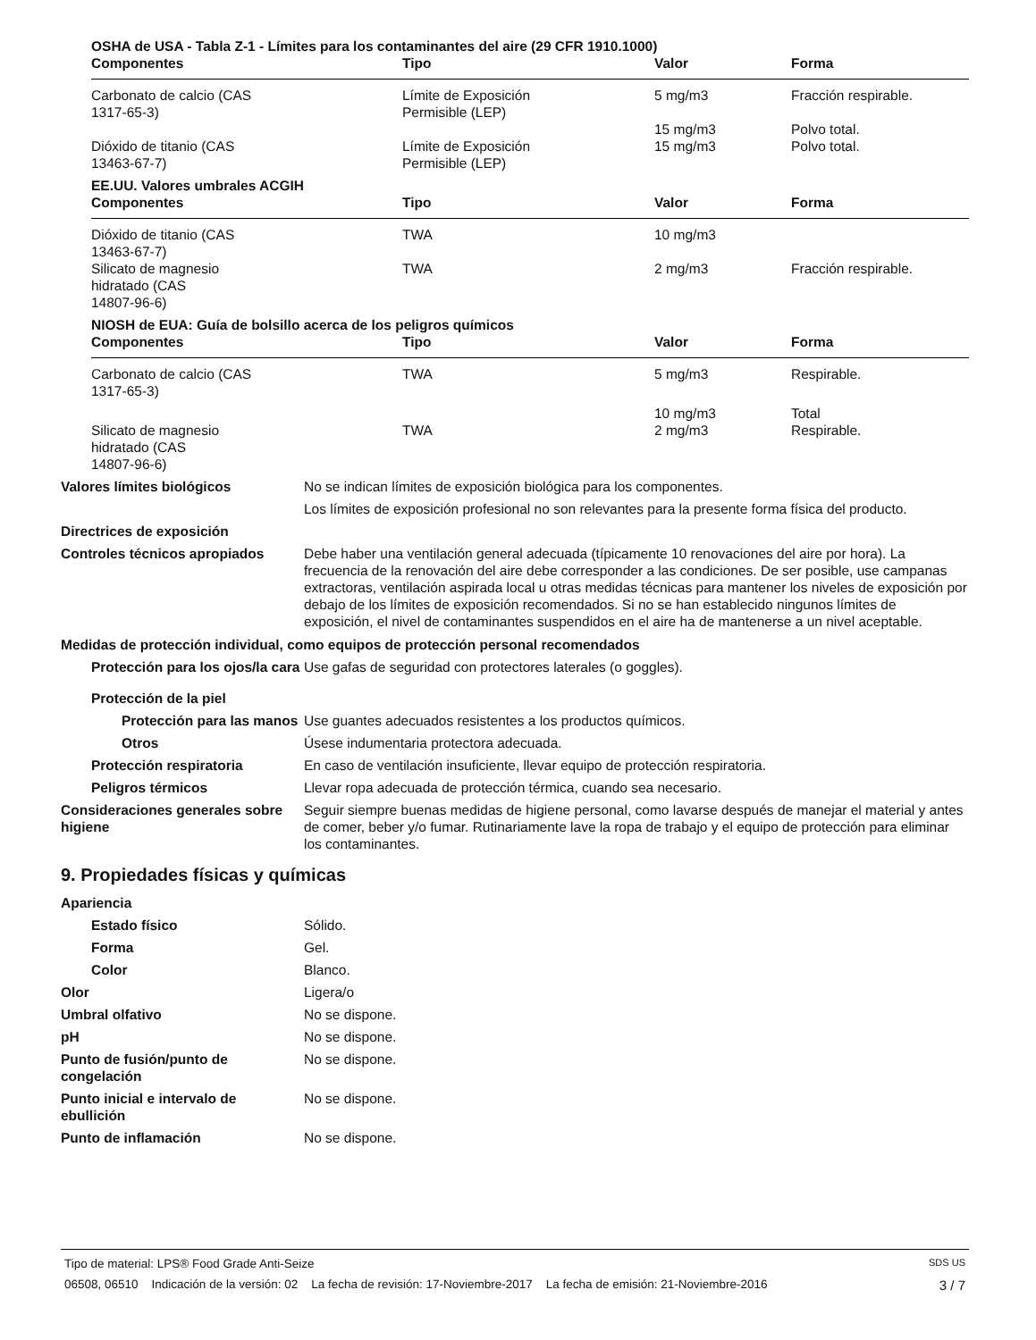OSHA de USA - Tabla Z-1 - Límites para los contaminantes del aire (29 CFR 1910.1000)
| Componentes | Tipo | Valor | Forma |
| --- | --- | --- | --- |
| Carbonato de calcio (CAS 1317-65-3) | Límite de Exposición Permisible (LEP) | 5 mg/m3 | Fracción respirable. |
| | | 15 mg/m3 | Polvo total. |
| Dióxido de titanio (CAS 13463-67-7) | Límite de Exposición Permisible (LEP) | 15 mg/m3 | Polvo total. |
EE.UU. Valores umbrales ACGIH
| Componentes | Tipo | Valor | Forma |
| --- | --- | --- | --- |
| Dióxido de titanio (CAS 13463-67-7) | TWA | 10 mg/m3 | |
| Silicato de magnesio hidratado (CAS 14807-96-6) | TWA | 2 mg/m3 | Fracción respirable. |
NIOSH de EUA: Guía de bolsillo acerca de los peligros químicos
| Componentes | Tipo | Valor | Forma |
| --- | --- | --- | --- |
| Carbonato de calcio (CAS 1317-65-3) | TWA | 5 mg/m3 | Respirable. |
| | | 10 mg/m3 | Total |
| Silicato de magnesio hidratado (CAS 14807-96-6) | TWA | 2 mg/m3 | Respirable. |
Valores límites biológicos No se indican límites de exposición biológica para los componentes.
Los límites de exposición profesional no son relevantes para la presente forma física del producto.
Directrices de exposición
Controles técnicos apropiados Debe haber una ventilación general adecuada (típicamente 10 renovaciones del aire por hora). La frecuencia de la renovación del aire debe corresponder a las condiciones. De ser posible, use campanas extractoras, ventilación aspirada local u otras medidas técnicas para mantener los niveles de exposición por debajo de los límites de exposición recomendados. Si no se han establecido ningunos límites de exposición, el nivel de contaminantes suspendidos en el aire ha de mantenerse a un nivel aceptable.
Medidas de protección individual, como equipos de protección personal recomendados
Protección para los ojos/la cara
Use gafas de seguridad con protectores laterales (o goggles).
Protección de la piel
Protección para las manos
Use guantes adecuados resistentes a los productos químicos.
Otros Úsese indumentaria protectora adecuada.
Protección respiratoria En caso de ventilación insuficiente, llevar equipo de protección respiratoria.
Peligros térmicos Llevar ropa adecuada de protección térmica, cuando sea necesario.
Consideraciones generales sobre higiene
Seguir siempre buenas medidas de higiene personal, como lavarse después de manejar el material y antes de comer, beber y/o fumar. Rutinariamente lave la ropa de trabajo y el equipo de protección para eliminar los contaminantes.
9. Propiedades físicas y químicas
Apariencia
Estado físico Sólido.
Forma Gel.
Color Blanco.
Olor Ligera/o
Umbral olfativo No se dispone.
pH No se dispone.
Punto de fusión/punto de congelación
No se dispone.
Punto inicial e intervalo de ebullición
No se dispone.
Punto de inflamación No se dispone.
Tipo de material: LPS® Food Grade Anti-Seize SDS US
06508, 06510 Indicación de la versión: 02 La fecha de revisión: 17-Noviembre-2017 La fecha de emisión: 21-Noviembre-2016 3 / 7